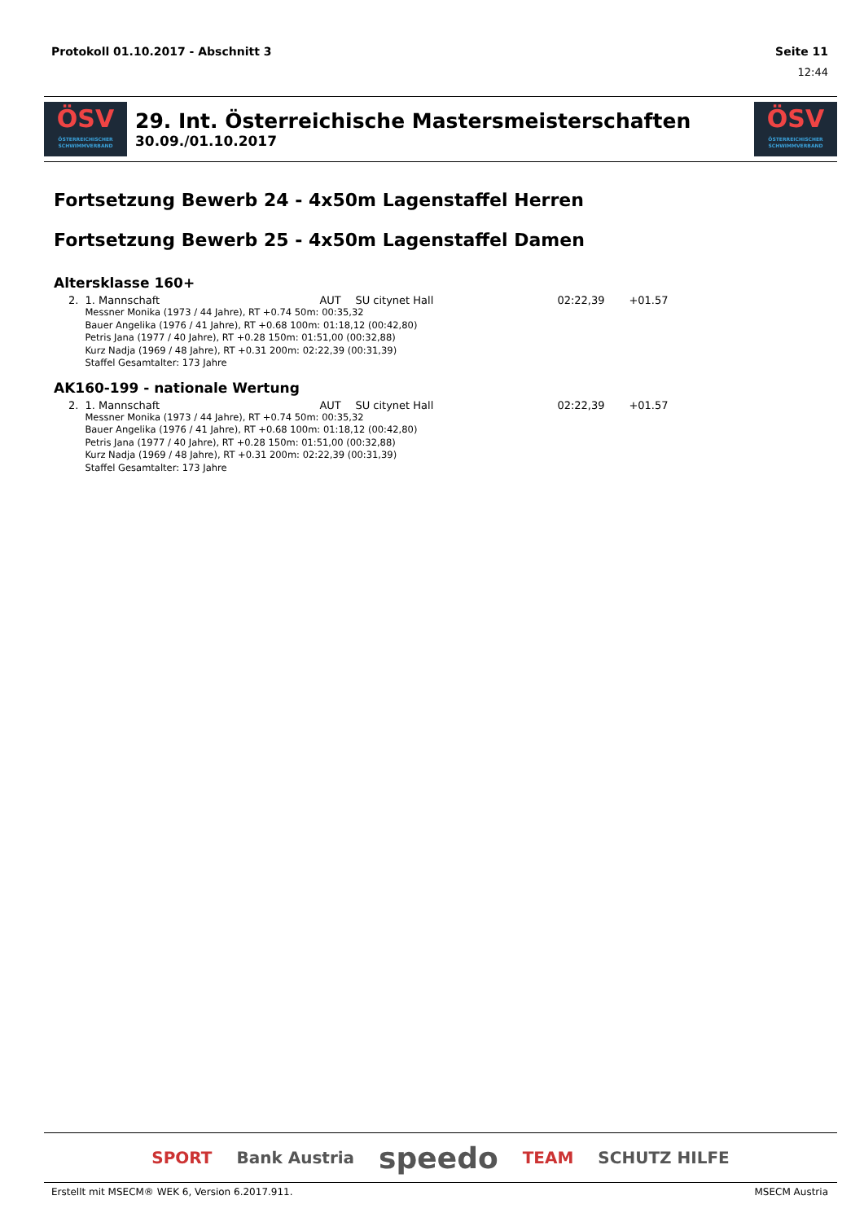Protokoll 01.10.2017 - Abschnitt 3 Seite 11
12:44
ÖSV
ÖSTERREICHISCHER SCHWIMMVERBAND
29. Int. Österreichische Mastersmeisterschaften
30.09./01.10.2017
ÖSV
ÖSTERREICHISCHER SCHWIMMVERBAND
Fortsetzung Bewerb 24 - 4x50m Lagenstaffel Herren
Fortsetzung Bewerb 25 - 4x50m Lagenstaffel Damen
Altersklasse 160+
| 2. | 1. Mannschaft | AUT | SU citynet Hall | 02:22,39 | +01.57 |
| | Messner Monika (1973 / 44 Jahre), RT +0.74 50m: 00:35,32 Bauer Angelika (1976 / 41 Jahre), RT +0.68 100m: 01:18,12 (00:42,80) Petris Jana (1977 / 40 Jahre), RT +0.28 150m: 01:51,00 (00:32,88) Kurz Nadja (1969 / 48 Jahre), RT +0.31 200m: 02:22,39 (00:31,39) Staffel Gesamtalter: 173 Jahre | | | | |
AK160-199 - nationale Wertung
| 2. | 1. Mannschaft | AUT | SU citynet Hall | 02:22,39 | +01.57 |
| | Messner Monika (1973 / 44 Jahre), RT +0.74 50m: 00:35,32 Bauer Angelika (1976 / 41 Jahre), RT +0.68 100m: 01:18,12 (00:42,80) Petris Jana (1977 / 40 Jahre), RT +0.28 150m: 01:51,00 (00:32,88) Kurz Nadja (1969 / 48 Jahre), RT +0.31 200m: 02:22,39 (00:31,39) Staffel Gesamtalter: 173 Jahre | | | | |
SPORT Bank Austria speedo TEAM SCHUTZ HILFE
Erstellt mit MSECM® WEK 6, Version 6.2017.911. MSECM Austria